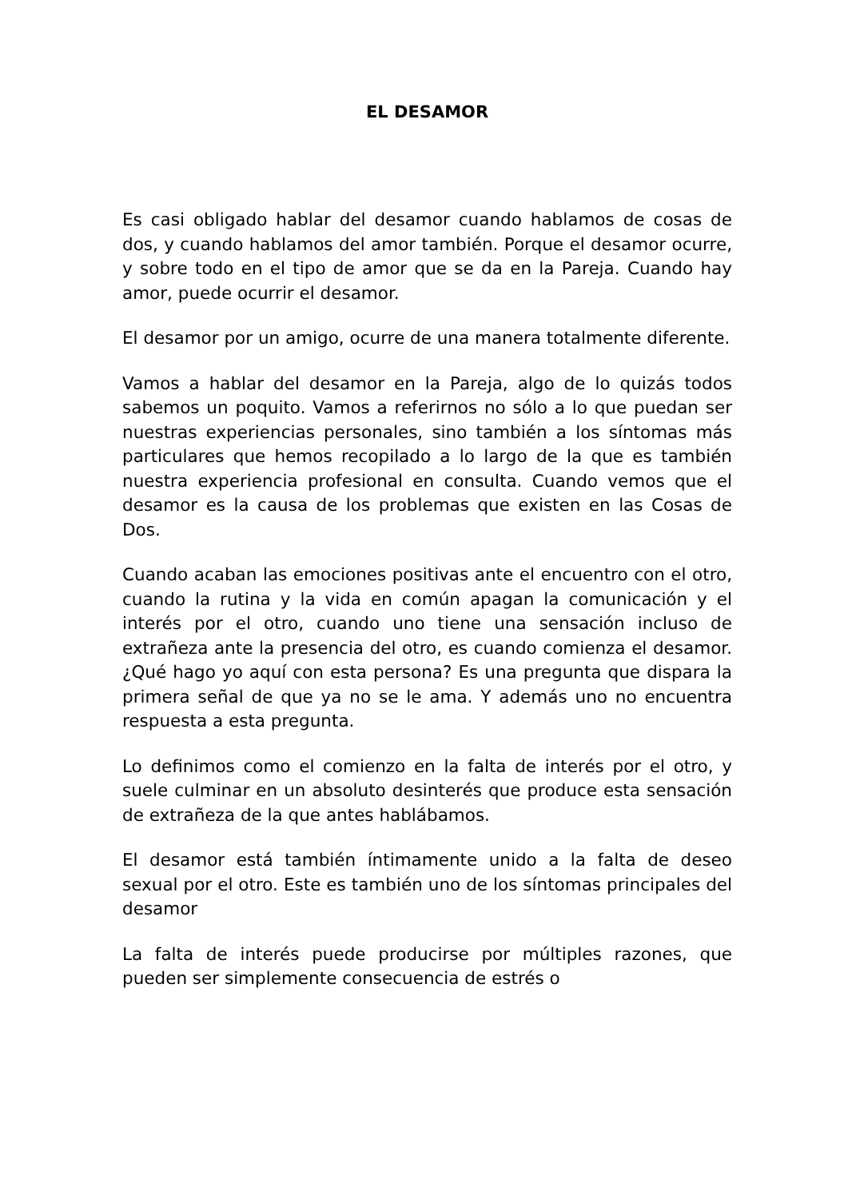EL DESAMOR
Es casi obligado hablar del desamor cuando hablamos de cosas de dos, y cuando hablamos del amor también. Porque el desamor ocurre, y sobre todo en el tipo de amor que se da en la Pareja. Cuando hay amor, puede ocurrir el desamor.
El desamor por un amigo, ocurre de una manera totalmente diferente.
Vamos a hablar del desamor en la Pareja, algo de lo quizás todos sabemos un poquito. Vamos a referirnos no sólo a lo que puedan ser nuestras experiencias personales, sino también a los síntomas más particulares que hemos recopilado a lo largo de la que es también nuestra experiencia profesional en consulta. Cuando vemos que el desamor es la causa de los problemas que existen en las Cosas de Dos.
Cuando acaban las emociones positivas ante el encuentro con el otro, cuando la rutina y la vida en común apagan la comunicación y el interés por el otro, cuando uno tiene una sensación incluso de extrañeza ante la presencia del otro, es cuando comienza el desamor. ¿Qué hago yo aquí con esta persona? Es una pregunta que dispara la primera señal de que ya no se le ama. Y además uno no encuentra respuesta a esta pregunta.
Lo definimos como el comienzo en la falta de interés por el otro, y suele culminar en un absoluto desinterés que produce esta sensación de extrañeza de la que antes hablábamos.
El desamor está también íntimamente unido a la falta de deseo sexual por el otro. Este es también uno de los síntomas principales del desamor
La falta de interés puede producirse por múltiples razones, que pueden ser simplemente consecuencia de estrés o